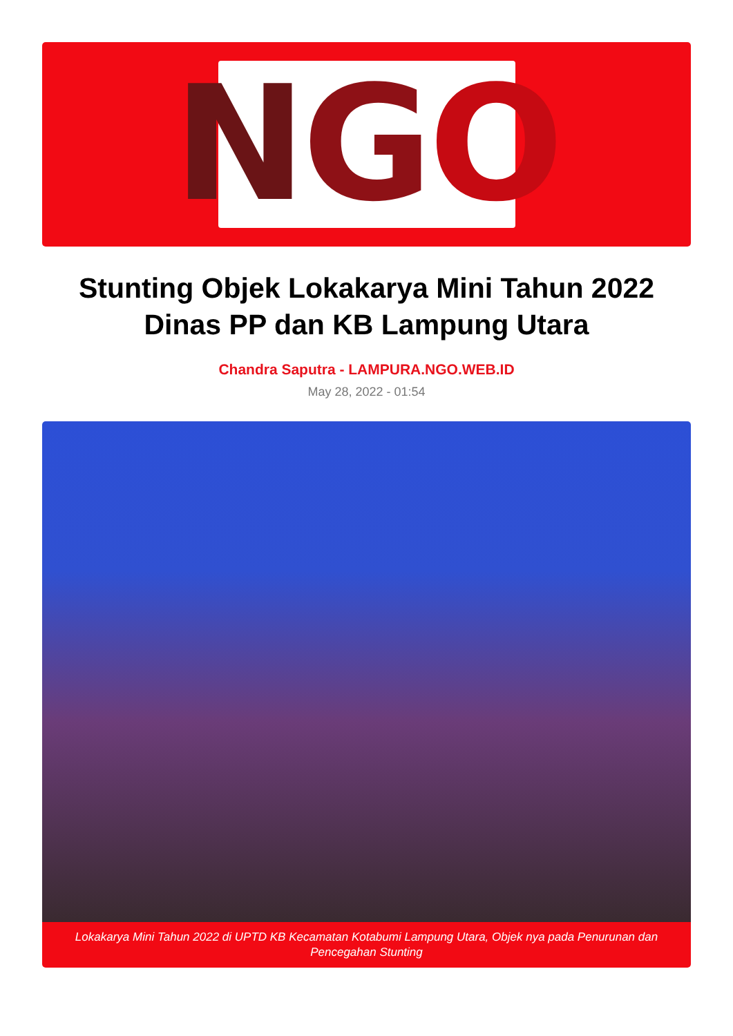N G O
Stunting Objek Lokakarya Mini Tahun 2022 Dinas PP dan KB Lampung Utara
Chandra Saputra - LAMPURA.NGO.WEB.ID
May 28, 2022 - 01:54
Lokakarya Mini Tahun 2022 di UPTD KB Kecamatan Kotabumi Lampung Utara, Objek nya pada Penurunan dan Pencegahan Stunting